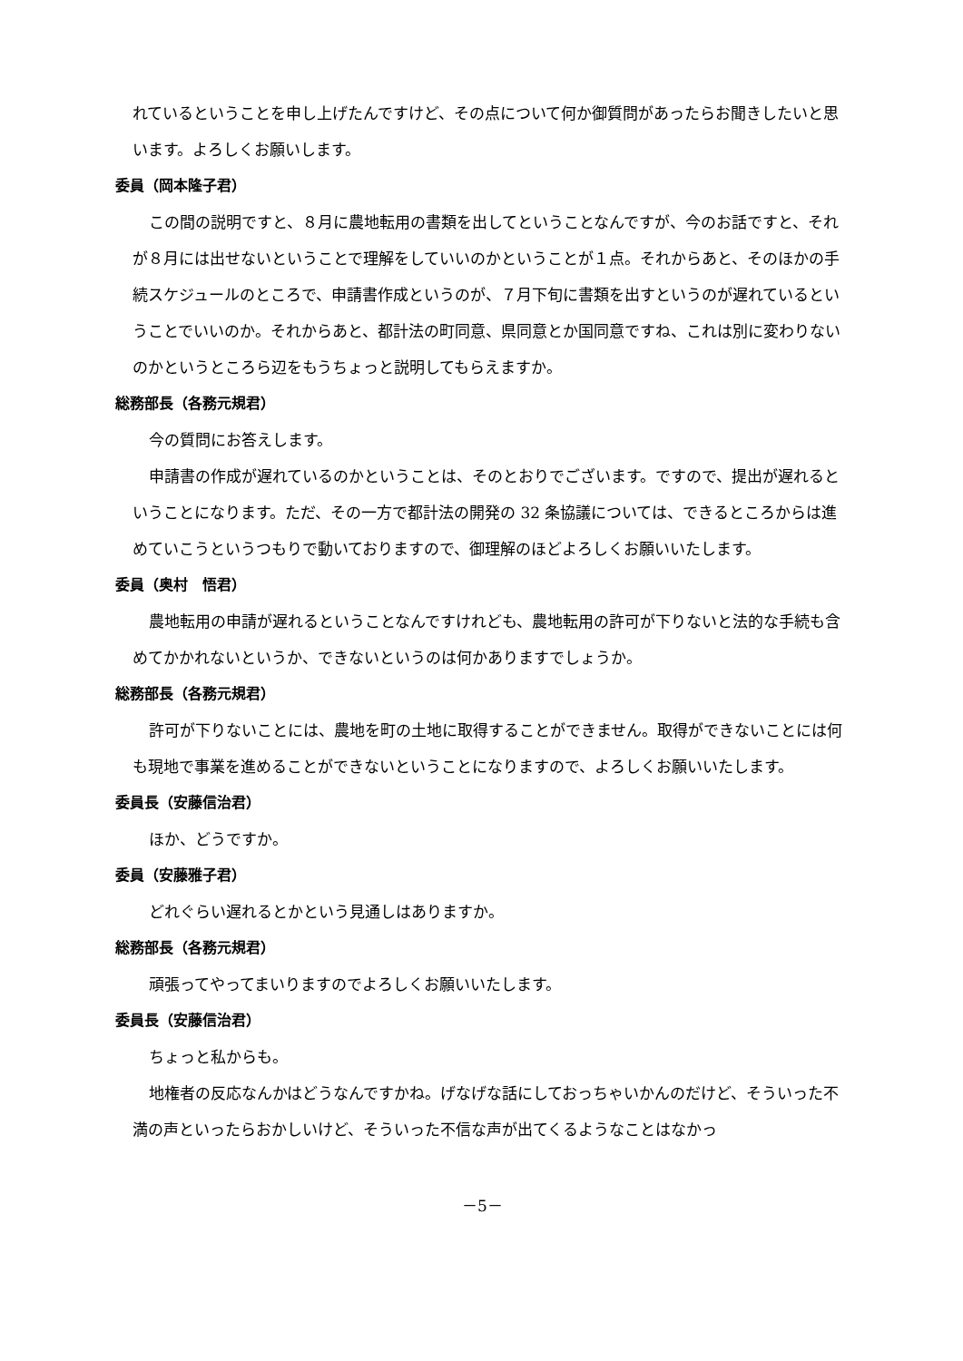れているということを申し上げたんですけど、その点について何か御質問があったらお聞きしたいと思います。よろしくお願いします。
委員（岡本隆子君）
この間の説明ですと、８月に農地転用の書類を出してということなんですが、今のお話ですと、それが８月には出せないということで理解をしていいのかということが１点。それからあと、そのほかの手続スケジュールのところで、申請書作成というのが、７月下旬に書類を出すというのが遅れているということでいいのか。それからあと、都計法の町同意、県同意とか国同意ですね、これは別に変わりないのかというところら辺をもうちょっと説明してもらえますか。
総務部長（各務元規君）
今の質問にお答えします。
申請書の作成が遅れているのかということは、そのとおりでございます。ですので、提出が遅れるということになります。ただ、その一方で都計法の開発の 32 条協議については、できるところからは進めていこうというつもりで動いておりますので、御理解のほどよろしくお願いいたします。
委員（奥村　悟君）
農地転用の申請が遅れるということなんですけれども、農地転用の許可が下りないと法的な手続も含めてかかれないというか、できないというのは何かありますでしょうか。
総務部長（各務元規君）
許可が下りないことには、農地を町の土地に取得することができません。取得ができないことには何も現地で事業を進めることができないということになりますので、よろしくお願いいたします。
委員長（安藤信治君）
ほか、どうですか。
委員（安藤雅子君）
どれぐらい遅れるとかという見通しはありますか。
総務部長（各務元規君）
頑張ってやってまいりますのでよろしくお願いいたします。
委員長（安藤信治君）
ちょっと私からも。
地権者の反応なんかはどうなんですかね。げなげな話にしておっちゃいかんのだけど、そういった不満の声といったらおかしいけど、そういった不信な声が出てくるようなことはなかっ
－5－